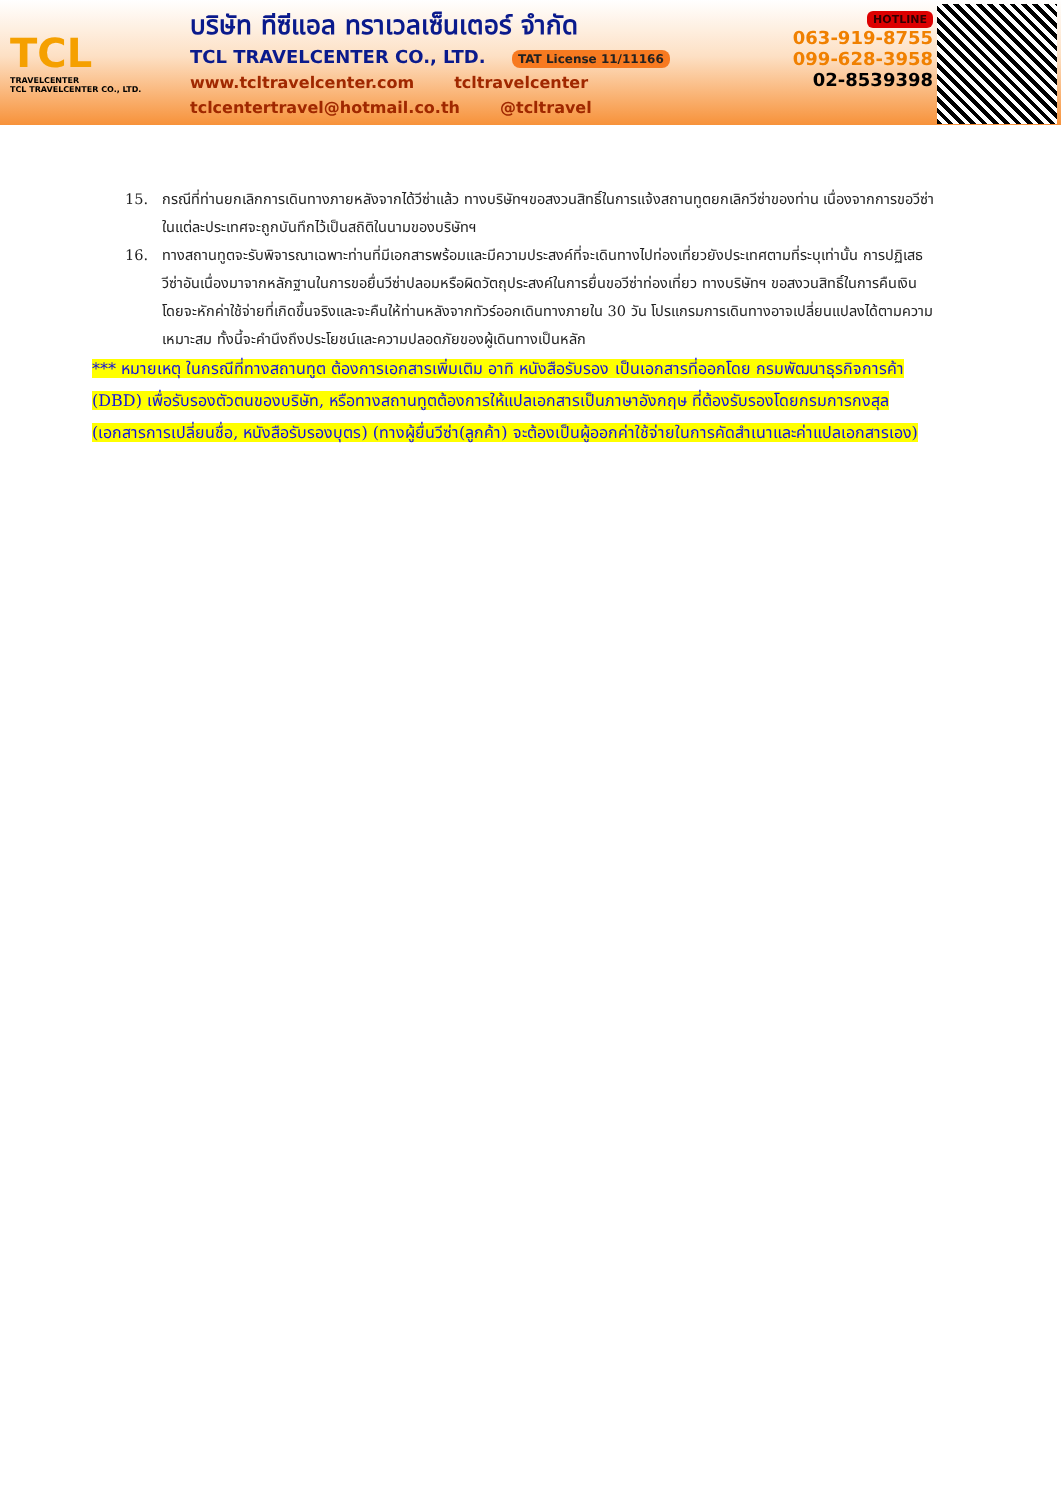TCL
TRAVELCENTER
TCL TRAVELCENTER CO., LTD.
บริษัท ทีซีแอล ทราเวลเซ็นเตอร์ จำกัด
TCL TRAVELCENTER CO., LTD. TAT License 11/11166
www.tcltravelcenter.com tcltravelcenter
tclcentertravel@hotmail.co.th @tcltravel
HOTLINE
063-919-8755
099-628-3958
02-8539398
15. กรณีที่ท่านยกเลิกการเดินทางภายหลังจากได้วีซ่าแล้ว ทางบริษัทฯขอสงวนสิทธิ์ในการแจ้งสถานทูตยกเลิกวีซ่าของท่าน เนื่องจากการขอวีซ่าในแต่ละประเทศจะถูกบันทึกไว้เป็นสถิติในนามของบริษัทฯ
16. ทางสถานทูตจะรับพิจารณาเฉพาะท่านที่มีเอกสารพร้อมและมีความประสงค์ที่จะเดินทางไปท่องเที่ยวยังประเทศตามที่ระบุเท่านั้น การปฏิเสธวีซ่าอันเนื่องมาจากหลักฐานในการขอยื่นวีซ่าปลอมหรือผิดวัตถุประสงค์ในการยื่นขอวีซ่าท่องเที่ยว ทางบริษัทฯ ขอสงวนสิทธิ์ในการคืนเงิน โดยจะหักค่าใช้จ่ายที่เกิดขึ้นจริงและจะคืนให้ท่านหลังจากทัวร์ออกเดินทางภายใน 30 วัน โปรแกรมการเดินทางอาจเปลี่ยนแปลงได้ตามความเหมาะสม ทั้งนี้จะคำนึงถึงประโยชน์และความปลอดภัยของผู้เดินทางเป็นหลัก
*** หมายเหตุ ในกรณีที่ทางสถานทูต ต้องการเอกสารเพิ่มเติม อาทิ หนังสือรับรอง เป็นเอกสารที่ออกโดย กรมพัฒนาธุรกิจการค้า (DBD) เพื่อรับรองตัวตนของบริษัท, หรือทางสถานทูตต้องการให้แปลเอกสารเป็นภาษาอังกฤษ ที่ต้องรับรองโดยกรมการกงสุล (เอกสารการเปลี่ยนชื่อ, หนังสือรับรองบุตร) (ทางผู้ยื่นวีซ่า(ลูกค้า) จะต้องเป็นผู้ออกค่าใช้จ่ายในการคัดสำเนาและค่าแปลเอกสารเอง)